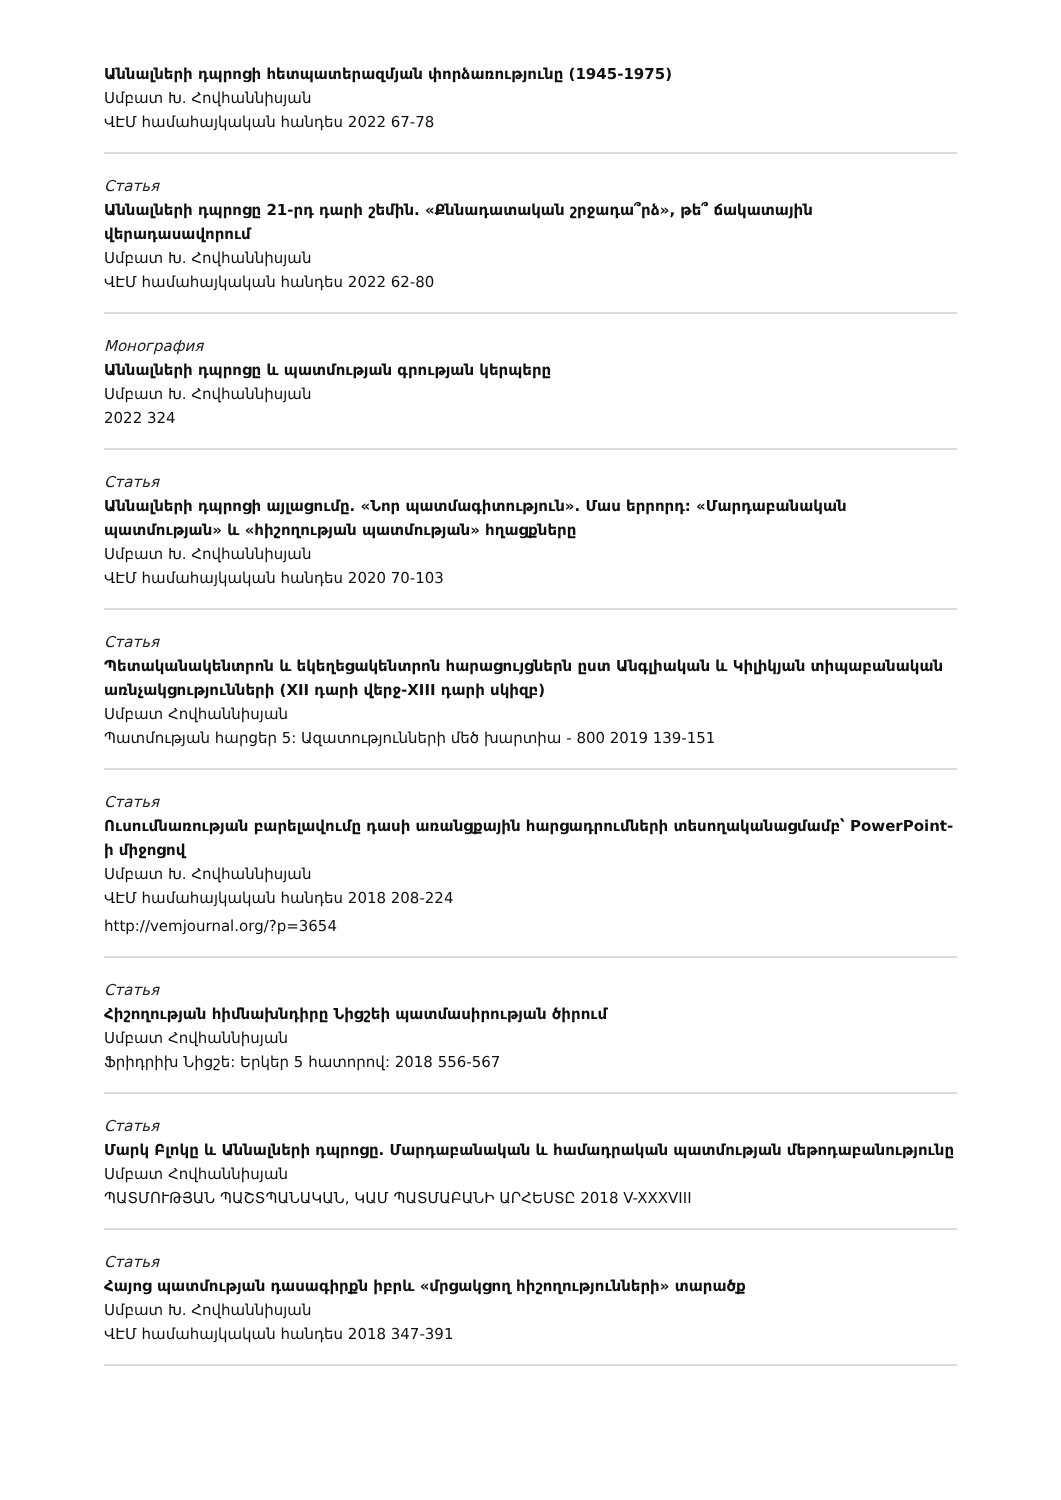Աննալների դպրոցի հետպատերազմյան փորձառությունը (1945-1975)
Սմբատ Խ. Հովհաննիսյան
ՎԷՄ համահայկական հանդես 2022 67-78
Статья
Աննալների դպրոցը 21-րդ դարի շեմին. «Քննադատական շրջադա՞րձ», թե՞ ճակատային վերադասավորում
Սմբատ Խ. Հովհաննիսյան
ՎԷՄ համահայկական հանդես 2022 62-80
Монография
Աննալների դպրոցը և պատմության գրության կերպերը
Սմբատ Խ. Հովհաննիսյան
2022 324
Статья
Աննալների դպրոցի այլացումը. «Նոր պատմագիտություն». Մաս երրորդ: «Մարդաբանական պատմության» և «հիշողության պատմության» հղացքները
Սմբատ Խ. Հովհաննիսյան
ՎԷՄ համահայկական հանդես 2020 70-103
Статья
Պետականակենտրոն և եկեղեցակենտրոն հարացույցներն ըստ Անգլիական և Կիլիկյան տիպաբանական առնչակցությունների (XII դարի վերջ-XIII դարի սկիզբ)
Սմբատ Հովհաննիսյան
Պատմության հարցեր 5: Ազատությունների մեծ խարտիա - 800 2019 139-151
Статья
Ուսումնառության բարելավումը դասի առանցքային հարցադրումների տեսողականացմամբ՝ PowerPoint-ի միջոցով
Սմբատ Խ. Հովհաննիսյան
ՎԷՄ համահայկական հանդես 2018 208-224
http://vemjournal.org/?p=3654
Статья
Հիշողության հիմնախնդիրը Նիցշեի պատմասիրության ծիրում
Սմբատ Հովհաննիսյան
Ֆրիդրիխ Նիցշե: Երկեր 5 հատորով: 2018 556-567
Статья
Մարկ Բլոկը և Աննալների դպրոցը. Մարդաբանական և համադրական պատմության մեթոդաբանությունը
Սմբատ Հովհաննիսյան
ՊԱՏՄՈՒԹՅԱՆ ՊԱՇՏՊԱՆԱԿԱՆ, ԿԱՄ ՊԱՏՄԱԲԱՆԻ ԱՐՀԵՍՏԸ 2018 V-XXXVIII
Статья
Հայոց պատմության դասագիրքն իբրև «մրցակցող հիշողությունների» տարածք
Սմբատ Խ. Հովհաննիսյան
ՎԷՄ համահայկական հանդես 2018 347-391